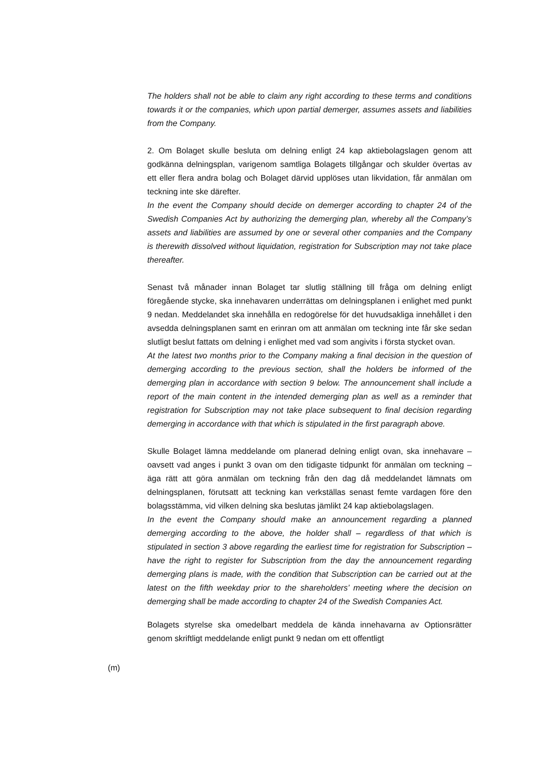The holders shall not be able to claim any right according to these terms and conditions towards it or the companies, which upon partial demerger, assumes assets and liabilities from the Company.
2. Om Bolaget skulle besluta om delning enligt 24 kap aktiebolagslagen genom att godkänna delningsplan, varigenom samtliga Bolagets tillgångar och skulder övertas av ett eller flera andra bolag och Bolaget därvid upplöses utan likvidation, får anmälan om teckning inte ske därefter.
In the event the Company should decide on demerger according to chapter 24 of the Swedish Companies Act by authorizing the demerging plan, whereby all the Company’s assets and liabilities are assumed by one or several other companies and the Company is therewith dissolved without liquidation, registration for Subscription may not take place thereafter.
Senast två månader innan Bolaget tar slutlig ställning till fråga om delning enligt föregående stycke, ska innehavaren underrättas om delningsplanen i enlighet med punkt 9 nedan. Meddelandet ska innehålla en redogörelse för det huvudsakliga innehållet i den avsedda delningsplanen samt en erinran om att anmälan om teckning inte får ske sedan slutligt beslut fattats om delning i enlighet med vad som angivits i första stycket ovan.
At the latest two months prior to the Company making a final decision in the question of demerging according to the previous section, shall the holders be informed of the demerging plan in accordance with section 9 below. The announcement shall include a report of the main content in the intended demerging plan as well as a reminder that registration for Subscription may not take place subsequent to final decision regarding demerging in accordance with that which is stipulated in the first paragraph above.
Skulle Bolaget lämna meddelande om planerad delning enligt ovan, ska innehavare – oavsett vad anges i punkt 3 ovan om den tidigaste tidpunkt för anmälan om teckning – äga rätt att göra anmälan om teckning från den dag då meddelandet lämnats om delningsplanen, förutsatt att teckning kan verkställas senast femte vardagen före den bolagsstämma, vid vilken delning ska beslutas jämlikt 24 kap aktiebolagslagen.
In the event the Company should make an announcement regarding a planned demerging according to the above, the holder shall – regardless of that which is stipulated in section 3 above regarding the earliest time for registration for Subscription – have the right to register for Subscription from the day the announcement regarding demerging plans is made, with the condition that Subscription can be carried out at the latest on the fifth weekday prior to the shareholders’ meeting where the decision on demerging shall be made according to chapter 24 of the Swedish Companies Act.
Bolagets styrelse ska omedelbart meddela de kända innehavarna av Optionsrätter genom skriftligt meddelande enligt punkt 9 nedan om ett offentligt
(m)